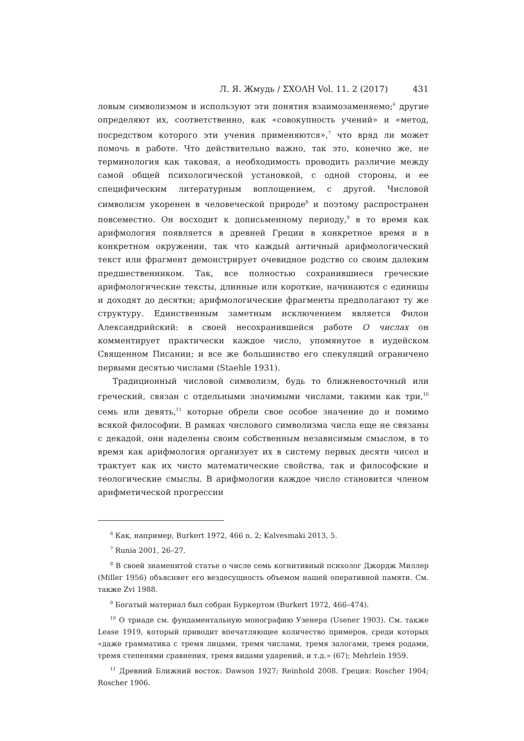Л. Я. Жмудь / ΣΧΟΛΗ Vol. 11. 2 (2017) 431
ловым символизмом и используют эти понятия взаимозаменяемо;<sup>6</sup> другие определяют их, соответственно, как «совокупность учений» и «метод, посредством которого эти учения применяются»,<sup>7</sup> что вряд ли может помочь в работе. Что действительно важно, так это, конечно же, не терминология как таковая, а необходимость проводить различие между самой общей психологической установкой, с одной стороны, и ее специфическим литературным воплощением, с другой. Числовой символизм укоренен в человеческой природе<sup>8</sup> и поэтому распространен повсеместно. Он восходит к дописьменному периоду,<sup>9</sup> в то время как арифмология появляется в древней Греции в конкретное время и в конкретном окружении, так что каждый античный арифмологический текст или фрагмент демонстрирует очевидное родство со своим далеким предшественником. Так, все полностью сохранившиеся греческие арифмологические тексты, длинные или короткие, начинаются с единицы и доходят до десятки; арифмологические фрагменты предполагают ту же структуру. Единственным заметным исключением является Филон Александрийский: в своей несохранившейся работе О числах он комментирует практически каждое число, упомянутое в иудейском Священном Писании; и все же большинство его спекуляций ограничено первыми десятью числами (Staehle 1931).
Традиционный числовой символизм, будь то ближневосточный или греческий, связан с отдельными значимыми числами, такими как три,<sup>10</sup> семь или девять,<sup>11</sup> которые обрели свое особое значение до и помимо всякой философии. В рамках числового символизма числа еще не связаны с декадой, они наделены своим собственным независимым смыслом, в то время как арифмология организует их в систему первых десяти чисел и трактует как их чисто математические свойства, так и философские и теологические смыслы. В арифмологии каждое число становится членом арифметической прогрессии
<sup>6</sup> Как, например, Burkert 1972, 466 n. 2; Kalvesmaki 2013, 5.
<sup>7</sup> Runia 2001, 26–27.
<sup>8</sup> В своей знаменитой статье о числе семь когнитивный психолог Джордж Миллер (Miller 1956) объясняет его вездесущность объемом нашей оперативной памяти. См. также Zvi 1988.
<sup>9</sup> Богатый материал был собран Буркертом (Burkert 1972, 466–474).
<sup>10</sup> О триаде см. фундаментальную монографию Узенера (Usener 1903). См. также Lease 1919, который приводит впечатляющее количество примеров, среди которых «даже грамматика с тремя лицами, тремя числами, тремя залогами, тремя родами, тремя степенями сравнения, тремя видами ударений, и т.д.» (67); Mehrlein 1959.
<sup>11</sup> Древний Ближний восток: Dawson 1927; Reinhold 2008. Греция: Roscher 1904; Roscher 1906.